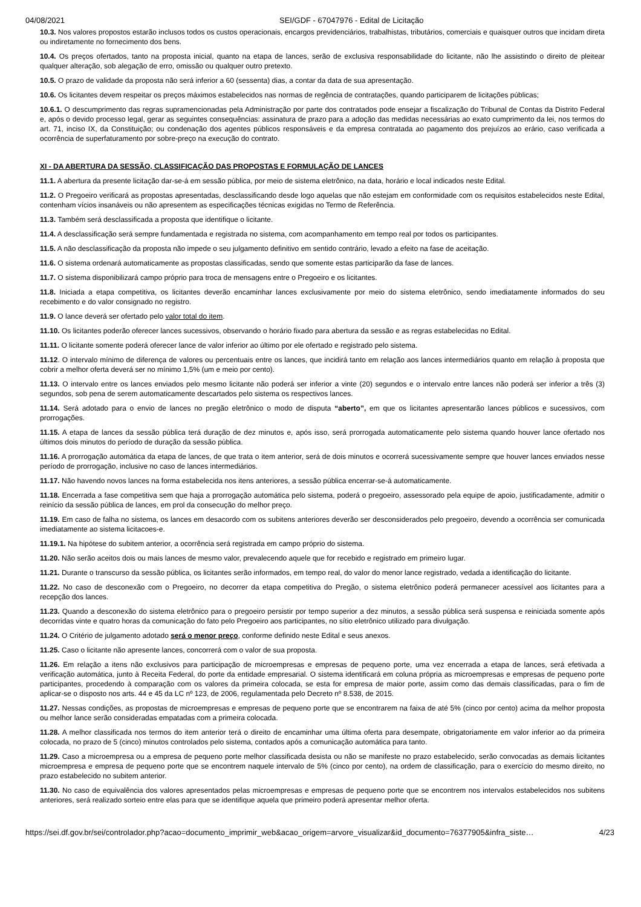04/08/2021 SEI/GDF - 67047976 - Edital de Licitação
10.3. Nos valores propostos estarão inclusos todos os custos operacionais, encargos previdenciários, trabalhistas, tributários, comerciais e quaisquer outros que incidam direta ou indiretamente no fornecimento dos bens.
10.4. Os preços ofertados, tanto na proposta inicial, quanto na etapa de lances, serão de exclusiva responsabilidade do licitante, não lhe assistindo o direito de pleitear qualquer alteração, sob alegação de erro, omissão ou qualquer outro pretexto.
10.5. O prazo de validade da proposta não será inferior a 60 (sessenta) dias, a contar da data de sua apresentação.
10.6. Os licitantes devem respeitar os preços máximos estabelecidos nas normas de regência de contratações, quando participarem de licitações públicas;
10.6.1. O descumprimento das regras supramencionadas pela Administração por parte dos contratados pode ensejar a fiscalização do Tribunal de Contas da Distrito Federal e, após o devido processo legal, gerar as seguintes consequências: assinatura de prazo para a adoção das medidas necessárias ao exato cumprimento da lei, nos termos do art. 71, inciso IX, da Constituição; ou condenação dos agentes públicos responsáveis e da empresa contratada ao pagamento dos prejuízos ao erário, caso verificada a ocorrência de superfaturamento por sobre-preço na execução do contrato.
XI - DA ABERTURA DA SESSÃO, CLASSIFICAÇÃO DAS PROPOSTAS E FORMULAÇÃO DE LANCES
11.1. A abertura da presente licitação dar-se-á em sessão pública, por meio de sistema eletrônico, na data, horário e local indicados neste Edital.
11.2. O Pregoeiro verificará as propostas apresentadas, desclassificando desde logo aquelas que não estejam em conformidade com os requisitos estabelecidos neste Edital, contenham vícios insanáveis ou não apresentem as especificações técnicas exigidas no Termo de Referência.
11.3. Também será desclassificada a proposta que identifique o licitante.
11.4. A desclassificação será sempre fundamentada e registrada no sistema, com acompanhamento em tempo real por todos os participantes.
11.5. A não desclassificação da proposta não impede o seu julgamento definitivo em sentido contrário, levado a efeito na fase de aceitação.
11.6. O sistema ordenará automaticamente as propostas classificadas, sendo que somente estas participarão da fase de lances.
11.7. O sistema disponibilizará campo próprio para troca de mensagens entre o Pregoeiro e os licitantes.
11.8. Iniciada a etapa competitiva, os licitantes deverão encaminhar lances exclusivamente por meio do sistema eletrônico, sendo imediatamente informados do seu recebimento e do valor consignado no registro.
11.9. O lance deverá ser ofertado pelo valor total do item.
11.10. Os licitantes poderão oferecer lances sucessivos, observando o horário fixado para abertura da sessão e as regras estabelecidas no Edital.
11.11. O licitante somente poderá oferecer lance de valor inferior ao último por ele ofertado e registrado pelo sistema.
11.12. O intervalo mínimo de diferença de valores ou percentuais entre os lances, que incidirá tanto em relação aos lances intermediários quanto em relação à proposta que cobrir a melhor oferta deverá ser no mínimo 1,5% (um e meio por cento).
11.13. O intervalo entre os lances enviados pelo mesmo licitante não poderá ser inferior a vinte (20) segundos e o intervalo entre lances não poderá ser inferior a três (3) segundos, sob pena de serem automaticamente descartados pelo sistema os respectivos lances.
11.14. Será adotado para o envio de lances no pregão eletrônico o modo de disputa “aberto”, em que os licitantes apresentarão lances públicos e sucessivos, com prorrogações.
11.15. A etapa de lances da sessão pública terá duração de dez minutos e, após isso, será prorrogada automaticamente pelo sistema quando houver lance ofertado nos últimos dois minutos do período de duração da sessão pública.
11.16. A prorrogação automática da etapa de lances, de que trata o item anterior, será de dois minutos e ocorrerá sucessivamente sempre que houver lances enviados nesse período de prorrogação, inclusive no caso de lances intermediários.
11.17. Não havendo novos lances na forma estabelecida nos itens anteriores, a sessão pública encerrar-se-á automaticamente.
11.18. Encerrada a fase competitiva sem que haja a prorrogação automática pelo sistema, poderá o pregoeiro, assessorado pela equipe de apoio, justificadamente, admitir o reinício da sessão pública de lances, em prol da consecução do melhor preço.
11.19. Em caso de falha no sistema, os lances em desacordo com os subitens anteriores deverão ser desconsiderados pelo pregoeiro, devendo a ocorrência ser comunicada imediatamente ao sistema licitacoes-e.
11.19.1. Na hipótese do subitem anterior, a ocorrência será registrada em campo próprio do sistema.
11.20. Não serão aceitos dois ou mais lances de mesmo valor, prevalecendo aquele que for recebido e registrado em primeiro lugar.
11.21. Durante o transcurso da sessão pública, os licitantes serão informados, em tempo real, do valor do menor lance registrado, vedada a identificação do licitante.
11.22. No caso de desconexão com o Pregoeiro, no decorrer da etapa competitiva do Pregão, o sistema eletrônico poderá permanecer acessível aos licitantes para a recepção dos lances.
11.23. Quando a desconexão do sistema eletrônico para o pregoeiro persistir por tempo superior a dez minutos, a sessão pública será suspensa e reiniciada somente após decorridas vinte e quatro horas da comunicação do fato pelo Pregoeiro aos participantes, no sítio eletrônico utilizado para divulgação.
11.24. O Critério de julgamento adotado será o menor preço, conforme definido neste Edital e seus anexos.
11.25. Caso o licitante não apresente lances, concorrerá com o valor de sua proposta.
11.26. Em relação a itens não exclusivos para participação de microempresas e empresas de pequeno porte, uma vez encerrada a etapa de lances, será efetivada a verificação automática, junto à Receita Federal, do porte da entidade empresarial. O sistema identificará em coluna própria as microempresas e empresas de pequeno porte participantes, procedendo à comparação com os valores da primeira colocada, se esta for empresa de maior porte, assim como das demais classificadas, para o fim de aplicar-se o disposto nos arts. 44 e 45 da LC nº 123, de 2006, regulamentada pelo Decreto nº 8.538, de 2015.
11.27. Nessas condições, as propostas de microempresas e empresas de pequeno porte que se encontrarem na faixa de até 5% (cinco por cento) acima da melhor proposta ou melhor lance serão consideradas empatadas com a primeira colocada.
11.28. A melhor classificada nos termos do item anterior terá o direito de encaminhar uma última oferta para desempate, obrigatoriamente em valor inferior ao da primeira colocada, no prazo de 5 (cinco) minutos controlados pelo sistema, contados após a comunicação automática para tanto.
11.29. Caso a microempresa ou a empresa de pequeno porte melhor classificada desista ou não se manifeste no prazo estabelecido, serão convocadas as demais licitantes microempresa e empresa de pequeno porte que se encontrem naquele intervalo de 5% (cinco por cento), na ordem de classificação, para o exercício do mesmo direito, no prazo estabelecido no subitem anterior.
11.30. No caso de equivalência dos valores apresentados pelas microempresas e empresas de pequeno porte que se encontrem nos intervalos estabelecidos nos subitens anteriores, será realizado sorteio entre elas para que se identifique aquela que primeiro poderá apresentar melhor oferta.
https://sei.df.gov.br/sei/controlador.php?acao=documento_imprimir_web&acao_origem=arvore_visualizar&id_documento=76377905&infra_siste… 4/23